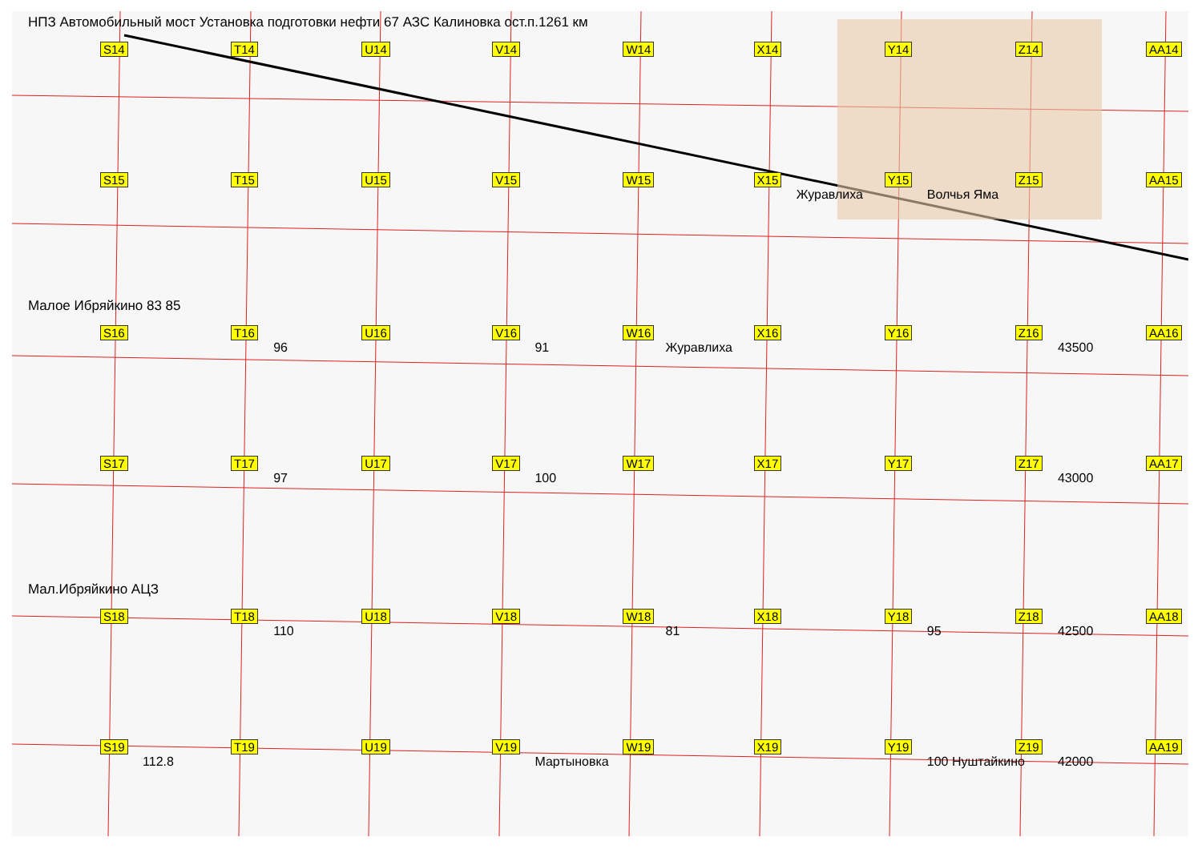НПЗ Автомобильный мост Установка подготовки нефти 67 АЗС Калиновка ост.п.1261 км
S14 T14 U14 V14 W14 X14 Y14 Z14 AA14
S15 T15 U15 V15 W15 X15 Y15 Журавлиха
Z15 Волчья Яма
AA15
Малое Ибряйкино 83 85
S16 T16 U16 96
V16 W16 91
X16 Журавлиха
Y16 Z16 AA16 43500
S17 T17 U17 97
V17 W17 100
X17 Y17 Z17 AA17 43000
Мал.Ибряйкино АЦЗ
S18 T18 U18 110
V18 W18 X18 81
Y18 Z18 95
AA18 42500
S19 T19 112.8
U19 V19 W19 Мартыновка
X19 Y19 Z19 100 Нуштайкино
AA19 42000